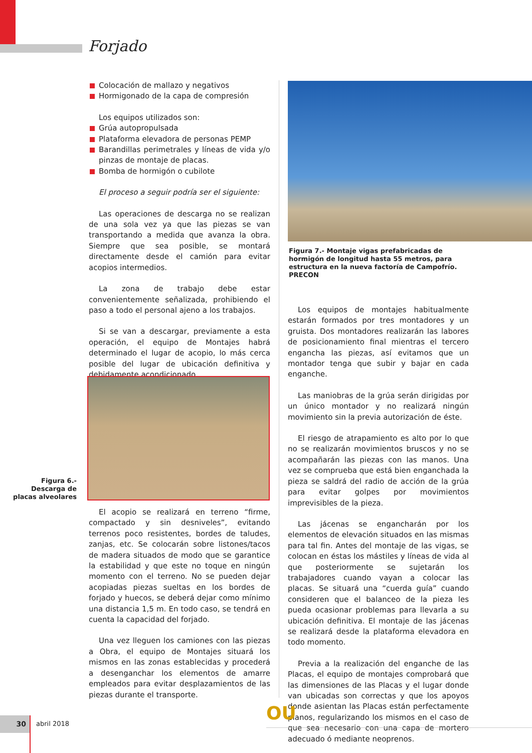Forjado
Colocación de mallazo y negativos
Hormigonado de la capa de compresión
Los equipos utilizados son:
Grúa autopropulsada
Plataforma elevadora de personas PEMP
Barandillas perimetrales y líneas de vida y/o pinzas de montaje de placas.
Bomba de hormigón o cubilote
El proceso a seguir podría ser el siguiente:
Las operaciones de descarga no se realizan de una sola vez ya que las piezas se van transportando a medida que avanza la obra. Siempre que sea posible, se montará directamente desde el camión para evitar acopios intermedios.
La zona de trabajo debe estar convenientemente señalizada, prohibiendo el paso a todo el personal ajeno a los trabajos.
Si se van a descargar, previamente a esta operación, el equipo de Montajes habrá determinado el lugar de acopio, lo más cerca posible del lugar de ubicación definitiva y debidamente acondicionado.
Figura 6.- Descarga de placas alveolares
El acopio se realizará en terreno “firme, compactado y sin desniveles”, evitando terrenos poco resistentes, bordes de taludes, zanjas, etc. Se colocarán sobre listones/tacos de madera situados de modo que se garantice la estabilidad y que este no toque en ningún momento con el terreno. No se pueden dejar acopiadas piezas sueltas en los bordes de forjado y huecos, se deberá dejar como mínimo una distancia 1,5 m. En todo caso, se tendrá en cuenta la capacidad del forjado.
Una vez lleguen los camiones con las piezas a Obra, el equipo de Montajes situará los mismos en las zonas establecidas y procederá a desenganchar los elementos de amarre empleados para evitar desplazamientos de las piezas durante el transporte.
Figura 7.- Montaje vigas prefabricadas de hormigón de longitud hasta 55 metros, para estructura en la nueva factoría de Campofrío. PRECON
Los equipos de montajes habitualmente estarán formados por tres montadores y un gruista. Dos montadores realizarán las labores de posicionamiento final mientras el tercero engancha las piezas, así evitamos que un montador tenga que subir y bajar en cada enganche.
Las maniobras de la grúa serán dirigidas por un único montador y no realizará ningún movimiento sin la previa autorización de éste.
El riesgo de atrapamiento es alto por lo que no se realizarán movimientos bruscos y no se acompañarán las piezas con las manos. Una vez se comprueba que está bien enganchada la pieza se saldrá del radio de acción de la grúa para evitar golpes por movimientos imprevisibles de la pieza.
Las jácenas se engancharán por los elementos de elevación situados en las mismas para tal fin. Antes del montaje de las vigas, se colocan en éstas los mástiles y líneas de vida al que posteriormente se sujetarán los trabajadores cuando vayan a colocar las placas. Se situará una “cuerda guía” cuando consideren que el balanceo de la pieza les pueda ocasionar problemas para llevarla a su ubicación definitiva. El montaje de las jácenas se realizará desde la plataforma elevadora en todo momento.
Previa a la realización del enganche de las Placas, el equipo de montajes comprobará que las dimensiones de las Placas y el lugar donde van ubicadas son correctas y que los apoyos donde asientan las Placas están perfectamente planos, regularizando los mismos en el caso de que sea necesario con una capa de mortero adecuado ó mediante neoprenos.
30
abril 2018 OU